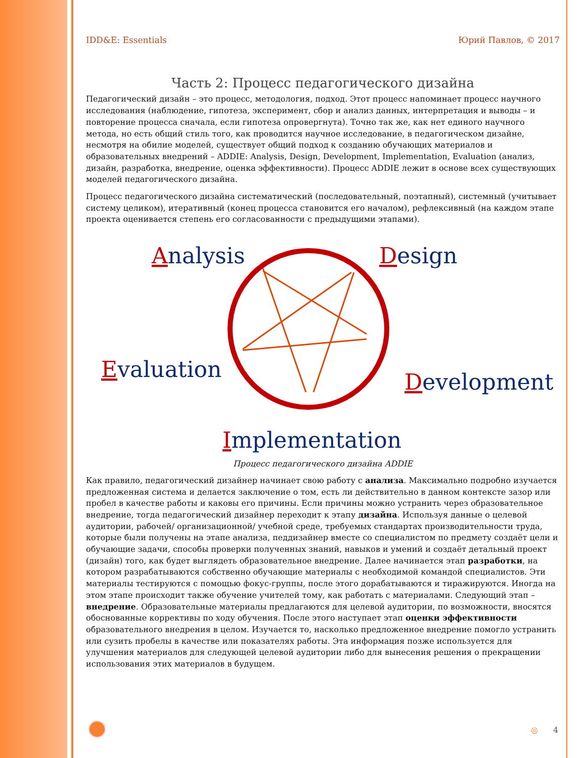IDD&E: Essentials Юрий Павлов, © 2017
Часть 2: Процесс педагогического дизайна
Педагогический дизайн – это процесс, методология, подход. Этот процесс напоминает процесс научного исследования (наблюдение, гипотеза, эксперимент, сбор и анализ данных, интерпретация и выводы – и повторение процесса сначала, если гипотеза опровергнута). Точно так же, как нет единого научного метода, но есть общий стиль того, как проводится научное исследование, в педагогическом дизайне, несмотря на обилие моделей, существует общий подход к созданию обучающих материалов и образовательных внедрений – ADDIE: Analysis, Design, Development, Implementation, Evaluation (анализ, дизайн, разработка, внедрение, оценка эффективности). Процесс ADDIE лежит в основе всех существующих моделей педагогического дизайна.
Процесс педагогического дизайна систематический (последовательный, поэтапный), системный (учитывает систему целиком), итеративный (конец процесса становится его началом), рефлексивный (на каждом этапе проекта оценивается степень его согласованности с предыдущими этапами).
Analysis
Design
Evaluation
Development
Implementation
Процесс педагогического дизайна ADDIE
Как правило, педагогический дизайнер начинает свою работу с анализа. Максимально подробно изучается предложенная система и делается заключение о том, есть ли действительно в данном контексте зазор или пробел в качестве работы и каковы его причины. Если причины можно устранить через образовательное внедрение, тогда педагогический дизайнер переходит к этапу дизайна. Используя данные о целевой аудитории, рабочей/ организационной/ учебной среде, требуемых стандартах производительности труда, которые были получены на этапе анализа, педдизайнер вместе со специалистом по предмету создаёт цели и обучающие задачи, способы проверки полученных знаний, навыков и умений и создаёт детальный проект (дизайн) того, как будет выглядеть образовательное внедрение. Далее начинается этап разработки, на котором разрабатываются собственно обучающие материалы с необходимой командой специалистов. Эти материалы тестируются с помощью фокус-группы, после этого дорабатываются и тиражируются. Иногда на этом этапе происходит также обучение учителей тому, как работать с материалами. Следующий этап – внедрение. Образовательные материалы предлагаются для целевой аудитории, по возможности, вносятся обоснованные коррективы по ходу обучения. После этого наступает этап оценки эффективности образовательного внедрения в целом. Изучается то, насколько предложенное внедрение помогло устранить или сузить пробелы в качестве или показателях работы. Эта информация позже используется для улучшения материалов для следующей целевой аудитории либо для вынесения решения о прекращении использования этих материалов в будущем.
◎ 4